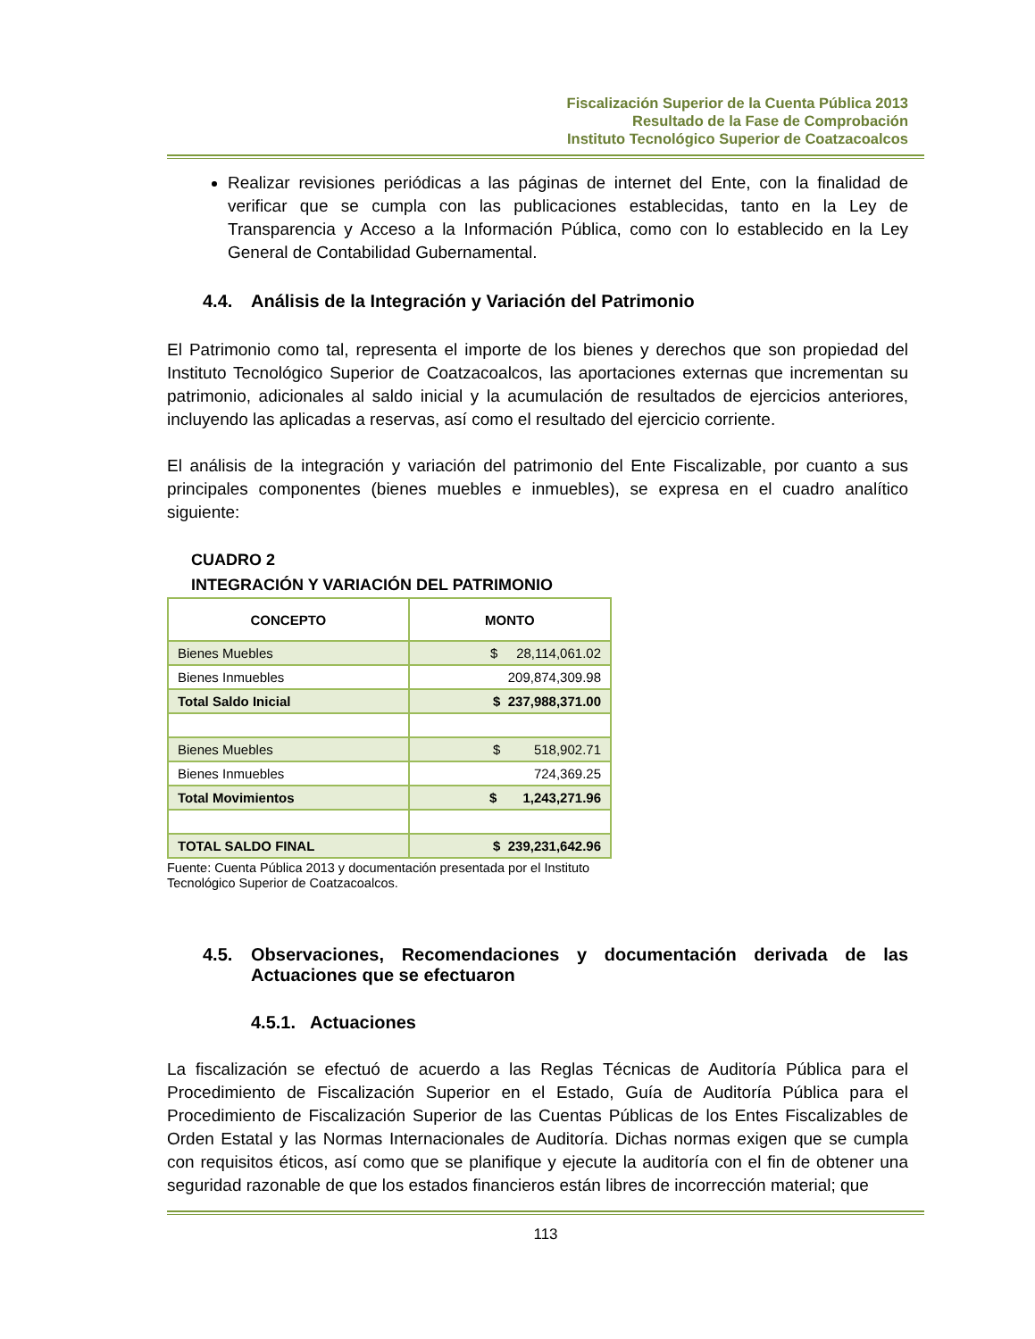Fiscalización Superior de la Cuenta Pública 2013
Resultado de la Fase de Comprobación
Instituto Tecnológico Superior de Coatzacoalcos
Realizar revisiones periódicas a las páginas de internet del Ente, con la finalidad de verificar que se cumpla con las publicaciones establecidas, tanto en la Ley de Transparencia y Acceso a la Información Pública, como con lo establecido en la Ley General de Contabilidad Gubernamental.
4.4. Análisis de la Integración y Variación del Patrimonio
El Patrimonio como tal, representa el importe de los bienes y derechos que son propiedad del Instituto Tecnológico Superior de Coatzacoalcos, las aportaciones externas que incrementan su patrimonio, adicionales al saldo inicial y la acumulación de resultados de ejercicios anteriores, incluyendo las aplicadas a reservas, así como el resultado del ejercicio corriente.
El análisis de la integración y variación del patrimonio del Ente Fiscalizable, por cuanto a sus principales componentes (bienes muebles e inmuebles), se expresa en el cuadro analítico siguiente:
CUADRO 2
INTEGRACIÓN Y VARIACIÓN DEL PATRIMONIO
| CONCEPTO | MONTO |
| --- | --- |
| Bienes Muebles | $ 28,114,061.02 |
| Bienes Inmuebles | 209,874,309.98 |
| Total Saldo Inicial | $ 237,988,371.00 |
| Bienes Muebles | $ 518,902.71 |
| Bienes Inmuebles | 724,369.25 |
| Total Movimientos | $ 1,243,271.96 |
| TOTAL SALDO FINAL | $ 239,231,642.96 |
Fuente: Cuenta Pública 2013 y documentación presentada por el Instituto
Tecnológico Superior de Coatzacoalcos.
4.5. Observaciones, Recomendaciones y documentación derivada de las Actuaciones que se efectuaron
4.5.1. Actuaciones
La fiscalización se efectuó de acuerdo a las Reglas Técnicas de Auditoría Pública para el Procedimiento de Fiscalización Superior en el Estado, Guía de Auditoría Pública para el Procedimiento de Fiscalización Superior de las Cuentas Públicas de los Entes Fiscalizables de Orden Estatal y las Normas Internacionales de Auditoría. Dichas normas exigen que se cumpla con requisitos éticos, así como que se planifique y ejecute la auditoría con el fin de obtener una seguridad razonable de que los estados financieros están libres de incorrección material; que
113